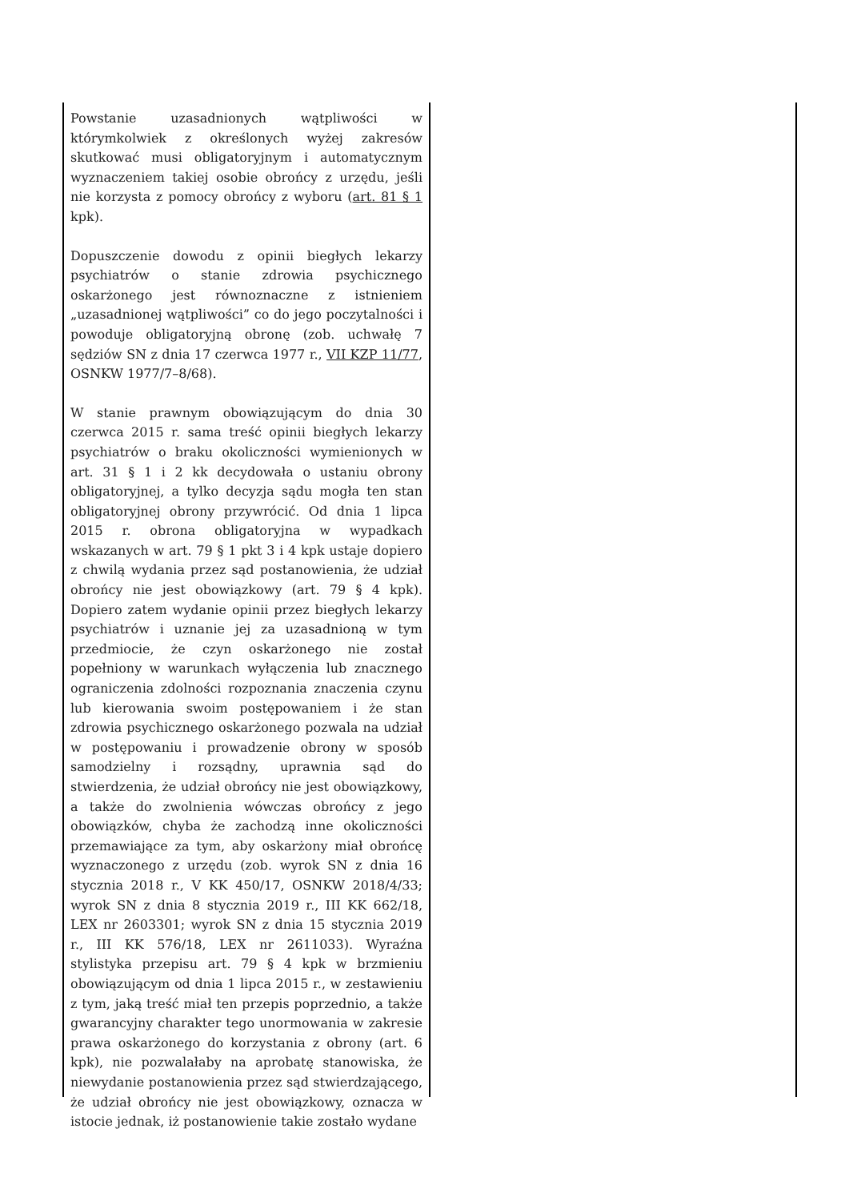Powstanie uzasadnionych wątpliwości w którymkolwiek z określonych wyżej zakresów skutkować musi obligatoryjnym i automatycznym wyznaczeniem takiej osobie obrońcy z urzędu, jeśli nie korzysta z pomocy obrońcy z wyboru (art. 81 § 1 kpk).
Dopuszczenie dowodu z opinii biegłych lekarzy psychiatrów o stanie zdrowia psychicznego oskarżonego jest równoznaczne z istnieniem „uzasadnionej wątpliwości” co do jego poczytalności i powoduje obligatoryjną obronę (zob. uchwałę 7 sędziów SN z dnia 17 czerwca 1977 r., VII KZP 11/77, OSNKW 1977/7–8/68).
W stanie prawnym obowiązującym do dnia 30 czerwca 2015 r. sama treść opinii biegłych lekarzy psychiatrów o braku okoliczności wymienionych w art. 31 § 1 i 2 kk decydowała o ustaniu obrony obligatoryjnej, a tylko decyzja sądu mogła ten stan obligatoryjnej obrony przywrócić. Od dnia 1 lipca 2015 r. obrona obligatoryjna w wypadkach wskazanych w art. 79 § 1 pkt 3 i 4 kpk ustaje dopiero z chwilą wydania przez sąd postanowienia, że udział obrońcy nie jest obowiązkowy (art. 79 § 4 kpk). Dopiero zatem wydanie opinii przez biegłych lekarzy psychiatrów i uznanie jej za uzasadnioną w tym przedmiocie, że czyn oskarżonego nie został popełniony w warunkach wyłączenia lub znacznego ograniczenia zdolności rozpoznania znaczenia czynu lub kierowania swoim postępowaniem i że stan zdrowia psychicznego oskarżonego pozwala na udział w postępowaniu i prowadzenie obrony w sposób samodzielny i rozsądny, uprawnia sąd do stwierdzenia, że udział obrońcy nie jest obowiązkowy, a także do zwolnienia wówczas obrońcy z jego obowiązków, chyba że zachodzą inne okoliczności przemawiające za tym, aby oskarżony miał obrońcę wyznaczonego z urzędu (zob. wyrok SN z dnia 16 stycznia 2018 r., V KK 450/17, OSNKW 2018/4/33; wyrok SN z dnia 8 stycznia 2019 r., III KK 662/18, LEX nr 2603301; wyrok SN z dnia 15 stycznia 2019 r., III KK 576/18, LEX nr 2611033). Wyraźna stylistyka przepisu art. 79 § 4 kpk w brzmieniu obowiązującym od dnia 1 lipca 2015 r., w zestawieniu z tym, jaką treść miał ten przepis poprzednio, a także gwarancyjny charakter tego unormowania w zakresie prawa oskarżonego do korzystania z obrony (art. 6 kpk), nie pozwalałaby na aprobatę stanowiska, że niewydanie postanowienia przez sąd stwierdzającego, że udział obrońcy nie jest obowiązkowy, oznacza w istocie jednak, iż postanowienie takie zostało wydane